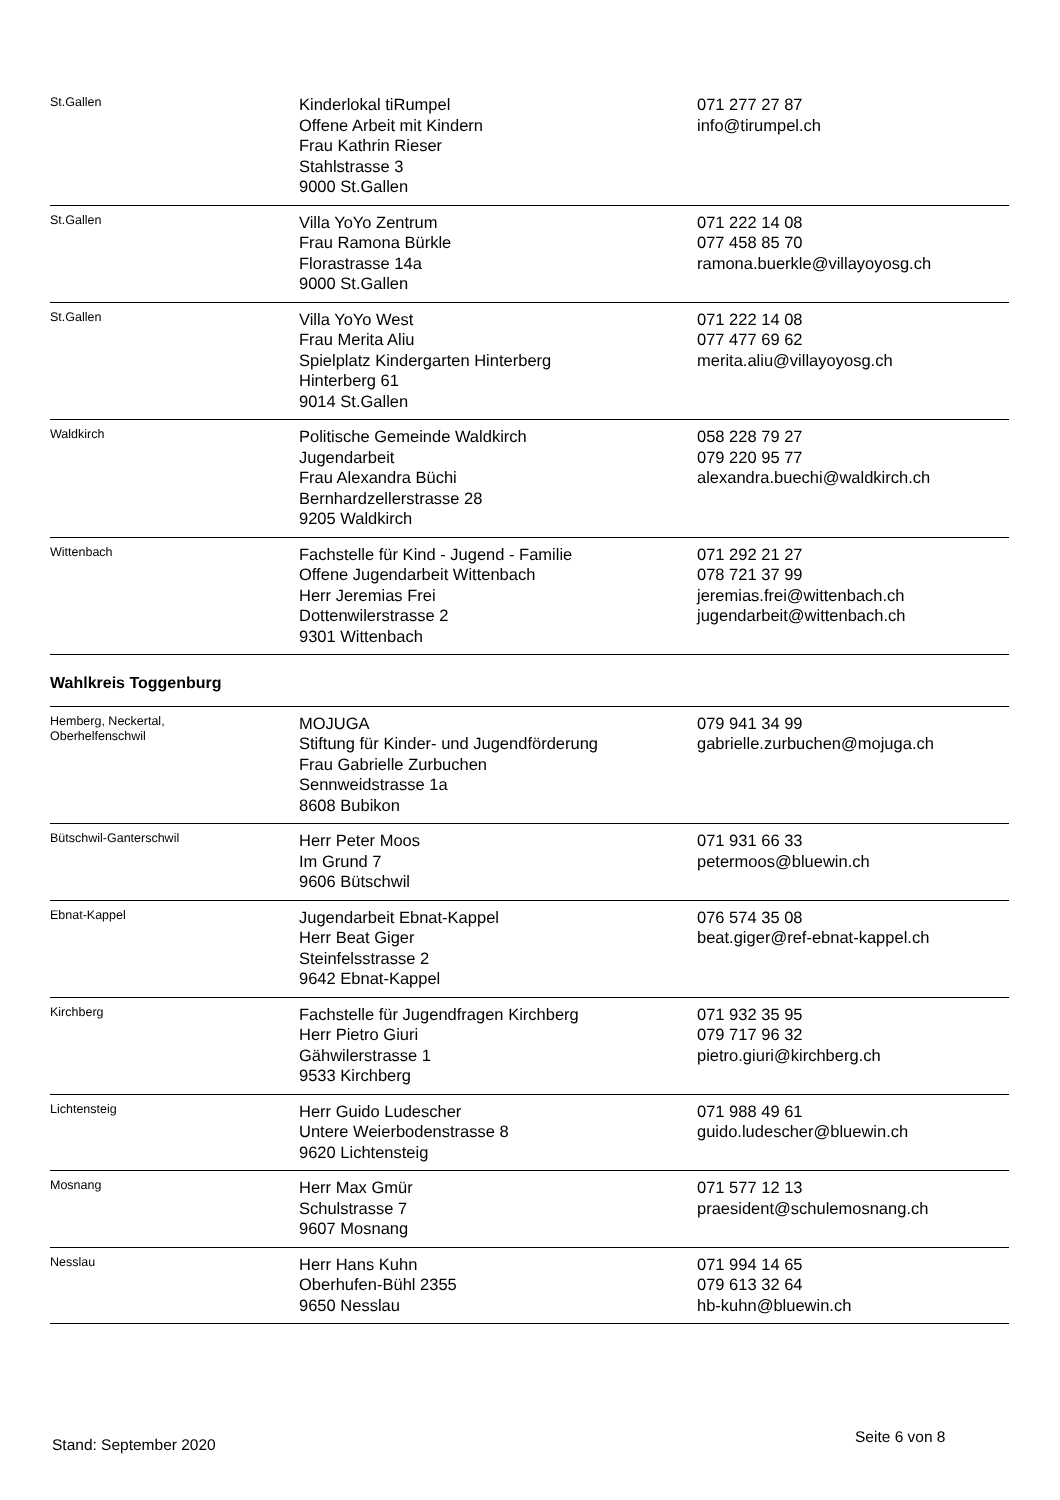| St.Gallen | Kinderlokal tiRumpel Offene Arbeit mit Kindern Frau Kathrin Rieser Stahlstrasse 3 9000 St.Gallen | 071 277 27 87 info@tirumpel.ch |
| St.Gallen | Villa YoYo Zentrum Frau Ramona Bürkle Florastrasse 14a 9000 St.Gallen | 071 222 14 08 077 458 85 70 ramona.buerkle@villayoyosg.ch |
| St.Gallen | Villa YoYo West Frau Merita Aliu Spielplatz Kindergarten Hinterberg Hinterberg 61 9014 St.Gallen | 071 222 14 08 077 477 69 62 merita.aliu@villayoyosg.ch |
| Waldkirch | Politische Gemeinde Waldkirch Jugendarbeit Frau Alexandra Büchi Bernhardzellerstrasse 28 9205 Waldkirch | 058 228 79 27 079 220 95 77 alexandra.buechi@waldkirch.ch |
| Wittenbach | Fachstelle für Kind - Jugend - Familie Offene Jugendarbeit Wittenbach Herr Jeremias Frei Dottenwilerstrasse 2 9301 Wittenbach | 071 292 21 27 078 721 37 99 jeremias.frei@wittenbach.ch jugendarbeit@wittenbach.ch |
| Wahlkreis Toggenburg | | |
| Hemberg, Neckertal, Oberhelfenschwil | MOJUGA Stiftung für Kinder- und Jugendförderung Frau Gabrielle Zurbuchen Sennweidstrasse 1a 8608 Bubikon | 079 941 34 99 gabrielle.zurbuchen@mojuga.ch |
| Bütschwil-Ganterschwil | Herr Peter Moos Im Grund 7 9606 Bütschwil | 071 931 66 33 petermoos@bluewin.ch |
| Ebnat-Kappel | Jugendarbeit Ebnat-Kappel Herr Beat Giger Steinfelsstrasse 2 9642 Ebnat-Kappel | 076 574 35 08 beat.giger@ref-ebnat-kappel.ch |
| Kirchberg | Fachstelle für Jugendfragen Kirchberg Herr Pietro Giuri Gähwilerstrasse 1 9533 Kirchberg | 071 932 35 95 079 717 96 32 pietro.giuri@kirchberg.ch |
| Lichtensteig | Herr Guido Ludescher Untere Weierbodenstrasse 8 9620 Lichtensteig | 071 988 49 61 guido.ludescher@bluewin.ch |
| Mosnang | Herr Max Gmür Schulstrasse 7 9607 Mosnang | 071 577 12 13 praesident@schulemosnang.ch |
| Nesslau | Herr Hans Kuhn Oberhufen-Bühl 2355 9650 Nesslau | 071 994 14 65 079 613 32 64 hb-kuhn@bluewin.ch |
Stand: September 2020 Seite 6 von 8